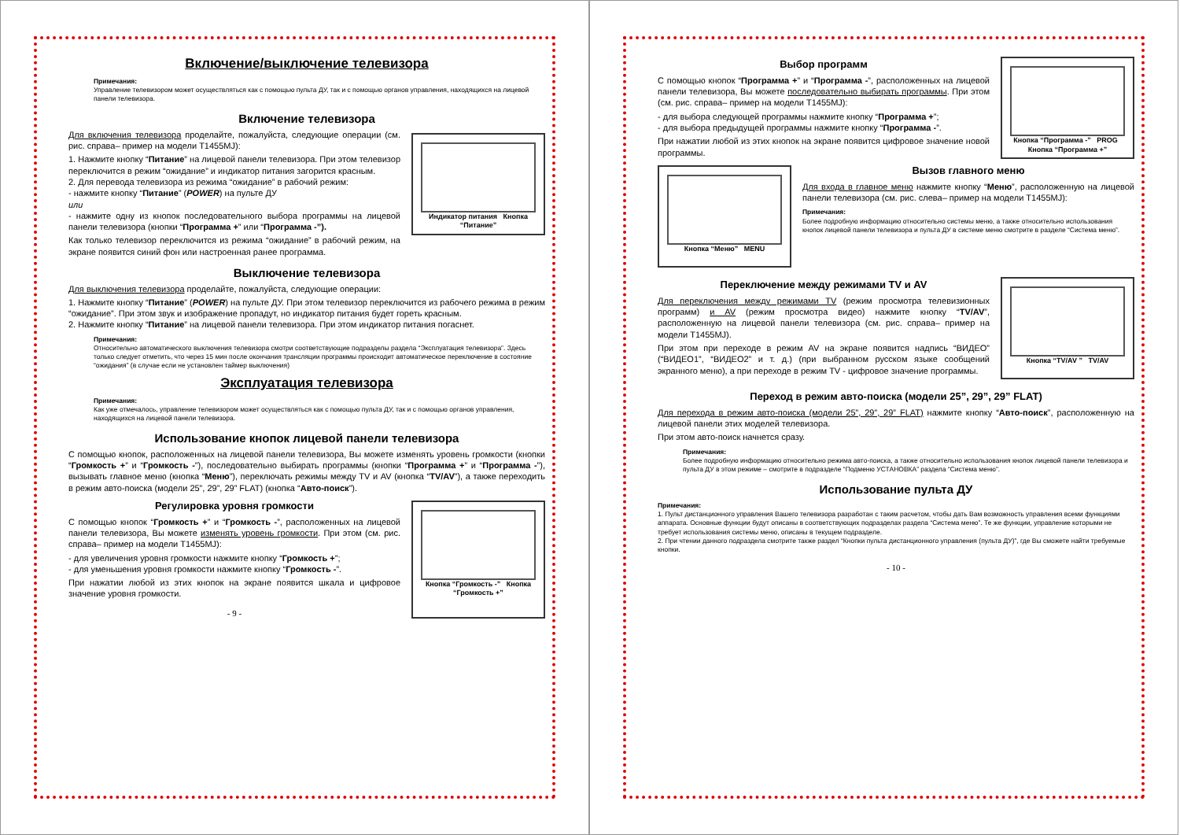Включение/выключение телевизора
Примечания:
Управление телевизором может осуществляться как с помощью пульта ДУ, так и с помощью органов управления, находящихся на лицевой панели телевизора.
Включение телевизора
Индикатор питания Кнопка “Питание”
Для включения телевизора проделайте, пожалуйста, следующие операции (см. рис. справа– пример на модели T1455MJ):
1. Нажмите кнопку “Питание” на лицевой панели телевизора. При этом телевизор переключится в режим “ожидание” и индикатор питания загорится красным.
2. Для перевода телевизора из режима “ожидание” в рабочий режим:
- нажмите кнопку “Питание” (POWER) на пульте ДУ
или
- нажмите одну из кнопок последовательного выбора программы на лицевой панели телевизора (кнопки “Программа +” или “Программа -”).
Как только телевизор переключится из режима “ожидание” в рабочий режим, на экране появится синий фон или настроенная ранее программа.
Выключение телевизора
Для выключения телевизора проделайте, пожалуйста, следующие операции:
1. Нажмите кнопку “Питание” (POWER) на пульте ДУ. При этом телевизор переключится из рабочего режима в режим “ожидание”. При этом звук и изображение пропадут, но индикатор питания будет гореть красным.
2. Нажмите кнопку “Питание” на лицевой панели телевизора. При этом индикатор питания погаснет.
Примечания:
Относительно автоматического выключения телевизора смотри соответствующие подразделы раздела “Эксплуатация телевизора”. Здесь только следует отметить, что через 15 мин после окончания трансляции программы происходит автоматическое переключение в состояние “ожидания” (в случае если не установлен таймер выключения)
Эксплуатация телевизора
Примечания:
Как уже отмечалось, управление телевизором может осуществляться как с помощью пульта ДУ, так и с помощью органов управления, находящихся на лицевой панели телевизора.
Использование кнопок лицевой панели телевизора
С помощью кнопок, расположенных на лицевой панели телевизора, Вы можете изменять уровень громкости (кнопки “Громкость +” и “Громкость -”), последовательно выбирать программы (кнопки “Программа +” и “Программа -”), вызывать главное меню (кнопка “Меню”), переключать режимы между TV и AV (кнопка “TV/AV”), а также переходить в режим авто-поиска (модели 25”, 29”, 29” FLAT) (кнопка “Авто-поиск”).
Кнопка “Громкость -” Кнопка “Громкость +”
Регулировка уровня громкости
С помощью кнопок “Громкость +” и “Громкость -”, расположенных на лицевой панели телевизора, Вы можете изменять уровень громкости. При этом (см. рис. справа– пример на модели T1455MJ):
- для увеличения уровня громкости нажмите кнопку “Громкость +”;
- для уменьшения уровня громкости нажмите кнопку “Громкость -”.
При нажатии любой из этих кнопок на экране появится шкала и цифровое значение уровня громкости.
- 9 -
Кнопка “Программа -” PROG Кнопка “Программа +”
Выбор программ
С помощью кнопок “Программа +” и “Программа -”, расположенных на лицевой панели телевизора, Вы можете последовательно выбирать программы. При этом (см. рис. справа– пример на модели T1455MJ):
- для выбора следующей программы нажмите кнопку “Программа +”;
- для выбора предыдущей программы нажмите кнопку “Программа -”.
При нажатии любой из этих кнопок на экране появится цифровое значение новой программы.
Кнопка “Меню” MENU
Вызов главного меню
Для входа в главное меню нажмите кнопку “Меню”, расположенную на лицевой панели телевизора (см. рис. слева– пример на модели T1455MJ):
Примечания:
Более подробную информацию относительно системы меню, а также относительно использования кнопок лицевой панели телевизора и пульта ДУ в системе меню смотрите в разделе “Система меню”.
Кнопка “TV/AV ” TV/AV
Переключение между режимами TV и AV
Для переключения между режимами TV (режим просмотра телевизионных программ) и AV (режим просмотра видео) нажмите кнопку “TV/AV”, расположенную на лицевой панели телевизора (см. рис. справа– пример на модели T1455MJ).
При этом при переходе в режим AV на экране появится надпись “ВИДЕО” (“ВИДЕО1”, “ВИДЕО2” и т. д.) (при выбранном русском языке сообщений экранного меню), а при переходе в режим TV - цифровое значение программы.
Переход в режим авто-поиска (модели 25”, 29”, 29” FLAT)
Для перехода в режим авто-поиска (модели 25”, 29”, 29” FLAT) нажмите кнопку “Авто-поиск”, расположенную на лицевой панели этих моделей телевизора.
При этом авто-поиск начнется сразу.
Примечания:
Более подробную информацию относительно режима авто-поиска, а также относительно использования кнопок лицевой панели телевизора и пульта ДУ в этом режиме – смотрите в подразделе “Подменю УСТАНОВКА” раздела “Система меню”.
Использование пульта ДУ
Примечания:
1. Пульт дистанционного управления Вашего телевизора разработан с таким расчетом, чтобы дать Вам возможность управления всеми функциями аппарата. Основные функции будут описаны в соответствующих подразделах раздела “Система меню”. Те же функции, управление которыми не требует использования системы меню, описаны в текущем подразделе.
2. При чтении данного подраздела смотрите также раздел “Кнопки пульта дистанционного управления (пульта ДУ)”, где Вы сможете найти требуемые кнопки.
- 10 -